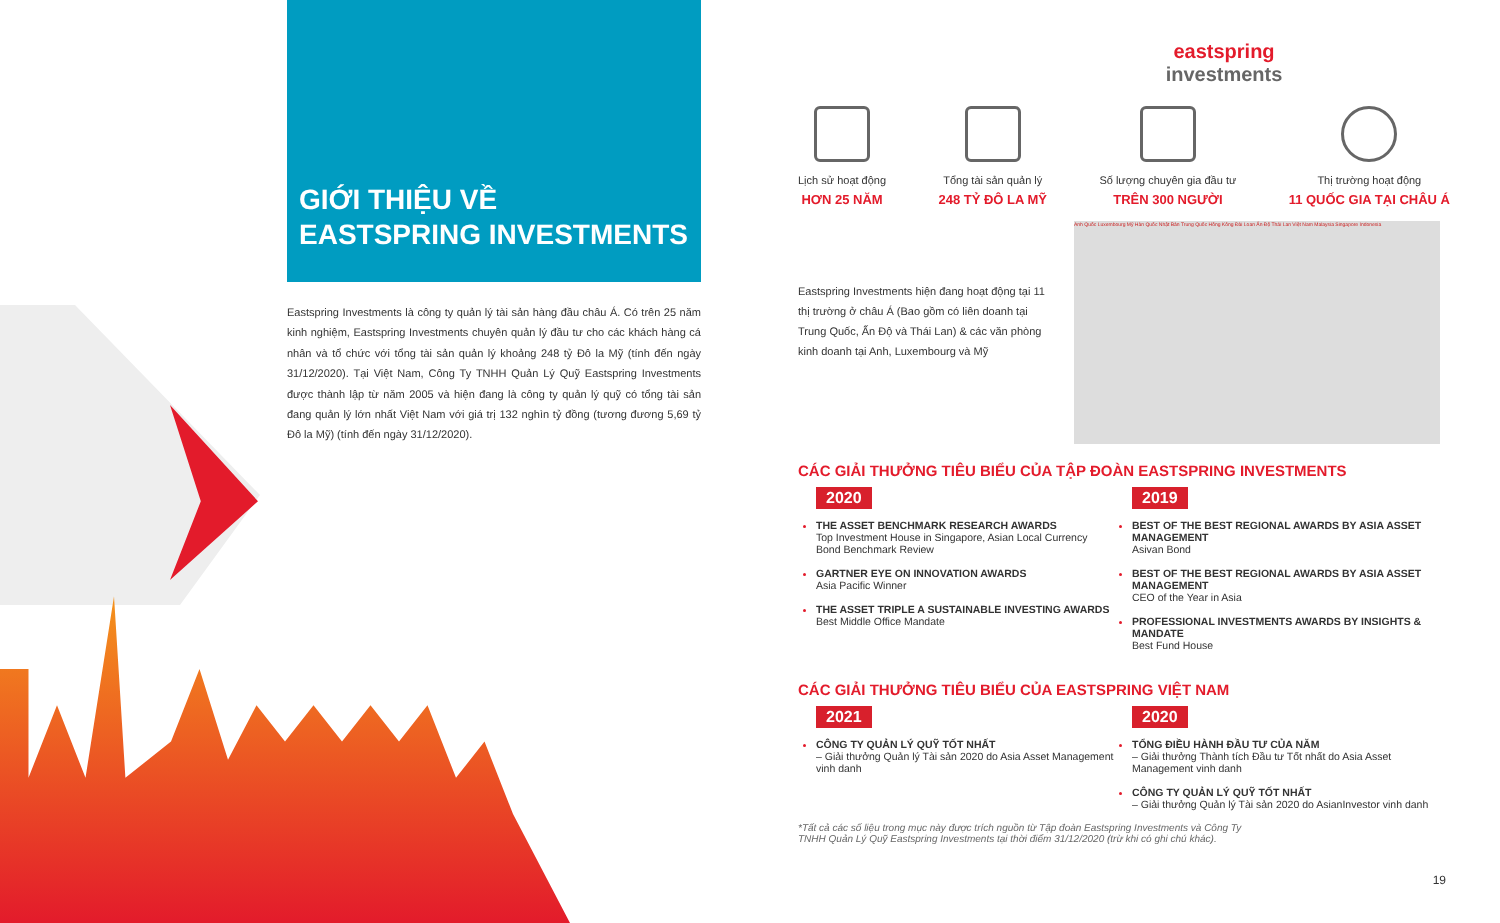GIỚI THIỆU VỀ
EASTSPRING INVESTMENTS
Eastspring Investments là công ty quản lý tài sản hàng đầu châu Á. Có trên 25 năm kinh nghiệm, Eastspring Investments chuyên quản lý đầu tư cho các khách hàng cá nhân và tổ chức với tổng tài sản quản lý khoảng 248 tỷ Đô la Mỹ (tính đến ngày 31/12/2020). Tại Việt Nam, Công Ty TNHH Quản Lý Quỹ Eastspring Investments được thành lập từ năm 2005 và hiện đang là công ty quản lý quỹ có tổng tài sản đang quản lý lớn nhất Việt Nam với giá trị 132 nghìn tỷ đồng (tương đương 5,69 tỷ Đô la Mỹ) (tính đến ngày 31/12/2020).
eastspring
investments
Lịch sử hoạt động
HƠN 25 NĂM
Tổng tài sản quản lý
248 TỶ ĐÔ LA MỸ
Số lượng chuyên gia đầu tư
TRÊN 300 NGƯỜI
Thị trường hoạt động
11 QUỐC GIA TẠI CHÂU Á
Eastspring Investments hiện đang hoạt động tại 11 thị trường ở châu Á (Bao gồm có liên doanh tại Trung Quốc, Ấn Độ và Thái Lan) & các văn phòng kinh doanh tại Anh, Luxembourg và Mỹ
Anh Quốc Luxembourg Mỹ Hàn Quốc Nhật Bản Trung Quốc Hồng Kông Đài Loan Ấn Độ Thái Lan Việt Nam Malaysia Singapore Indonesia
CÁC GIẢI THƯỞNG TIÊU BIỂU CỦA TẬP ĐOÀN EASTSPRING INVESTMENTS
2020
THE ASSET BENCHMARK RESEARCH AWARDS
Top Investment House in Singapore, Asian Local Currency Bond Benchmark Review
GARTNER EYE ON INNOVATION AWARDS
Asia Pacific Winner
THE ASSET TRIPLE A SUSTAINABLE INVESTING AWARDS
Best Middle Office Mandate
2019
BEST OF THE BEST REGIONAL AWARDS BY ASIA ASSET MANAGEMENT
Asivan Bond
BEST OF THE BEST REGIONAL AWARDS BY ASIA ASSET MANAGEMENT
CEO of the Year in Asia
PROFESSIONAL INVESTMENTS AWARDS BY INSIGHTS & MANDATE
Best Fund House
CÁC GIẢI THƯỞNG TIÊU BIỂU CỦA EASTSPRING VIỆT NAM
2021
CÔNG TY QUẢN LÝ QUỸ TỐT NHẤT
– Giải thưởng Quản lý Tài sản 2020 do Asia Asset Management vinh danh
2020
TỔNG ĐIỀU HÀNH ĐẦU TƯ CỦA NĂM
– Giải thưởng Thành tích Đầu tư Tốt nhất do Asia Asset Management vinh danh
CÔNG TY QUẢN LÝ QUỸ TỐT NHẤT
– Giải thưởng Quản lý Tài sản 2020 do AsianInvestor vinh danh
*Tất cả các số liệu trong mục này được trích nguồn từ Tập đoàn Eastspring Investments và Công Ty
TNHH Quản Lý Quỹ Eastspring Investments tại thời điểm 31/12/2020 (trừ khi có ghi chú khác).
19